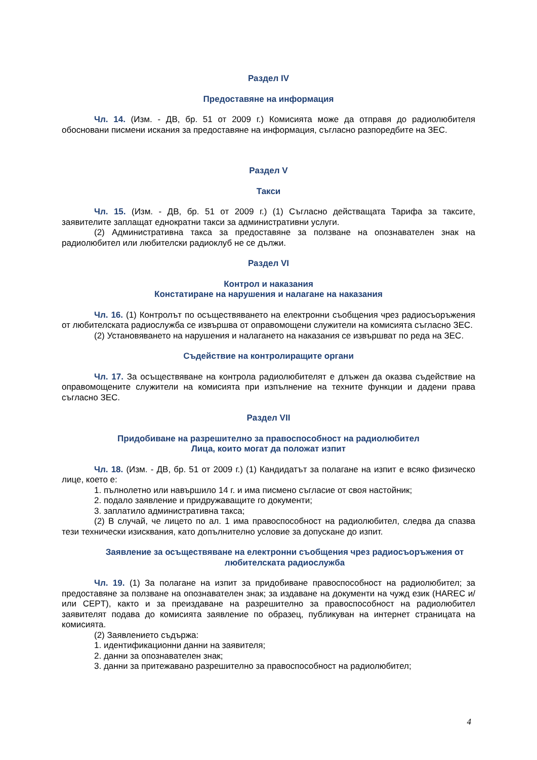Раздел IV
Предоставяне на информация
Чл. 14. (Изм. - ДВ, бр. 51 от 2009 г.) Комисията може да отправя до радиолюбителя обосновани писмени искания за предоставяне на информация, съгласно разпоредбите на ЗЕС.
Раздел V
Такси
Чл. 15. (Изм. - ДВ, бр. 51 от 2009 г.) (1) Съгласно действащата Тарифа за таксите, заявителите заплащат еднократни такси за административни услуги.
(2) Административна такса за предоставяне за ползване на опознавателен знак на радиолюбител или любителски радиоклуб не се дължи.
Раздел VI
Контрол и наказания
Констатиране на нарушения и налагане на наказания
Чл. 16. (1) Контролът по осъществяването на електронни съобщения чрез радиосъоръжения от любителската радиослужба се извършва от оправомощени служители на комисията съгласно ЗЕС.
(2) Установяването на нарушения и налагането на наказания се извършват по реда на ЗЕС.
Съдействие на контролиращите органи
Чл. 17. За осъществяване на контрола радиолюбителят е длъжен да оказва съдействие на оправомощените служители на комисията при изпълнение на техните функции и дадени права съгласно ЗЕС.
Раздел VII
Придобиване на разрешително за правоспособност на радиолюбител
Лица, които могат да положат изпит
Чл. 18. (Изм. - ДВ, бр. 51 от 2009 г.) (1) Кандидатът за полагане на изпит е всяко физическо лице, което е:
1. пълнолетно или навършило 14 г. и има писмено съгласие от своя настойник;
2. подало заявление и придружаващите го документи;
3. заплатило административна такса;
(2) В случай, че лицето по ал. 1 има правоспособност на радиолюбител, следва да спазва тези технически изисквания, като допълнително условие за допускане до изпит.
Заявление за осъществяване на електронни съобщения чрез радиосъоръжения от любителската радиослужба
Чл. 19. (1) За полагане на изпит за придобиване правоспособност на радиолюбител; за предоставяне за ползване на опознавателен знак; за издаване на документи на чужд език (HAREC и/или CEPT), както и за преиздаване на разрешително за правоспособност на радиолюбител заявителят подава до комисията заявление по образец, публикуван на интернет страницата на комисията.
(2) Заявлението съдържа:
1. идентификационни данни на заявителя;
2. данни за опознавателен знак;
3. данни за притежавано разрешително за правоспособност на радиолюбител;
4